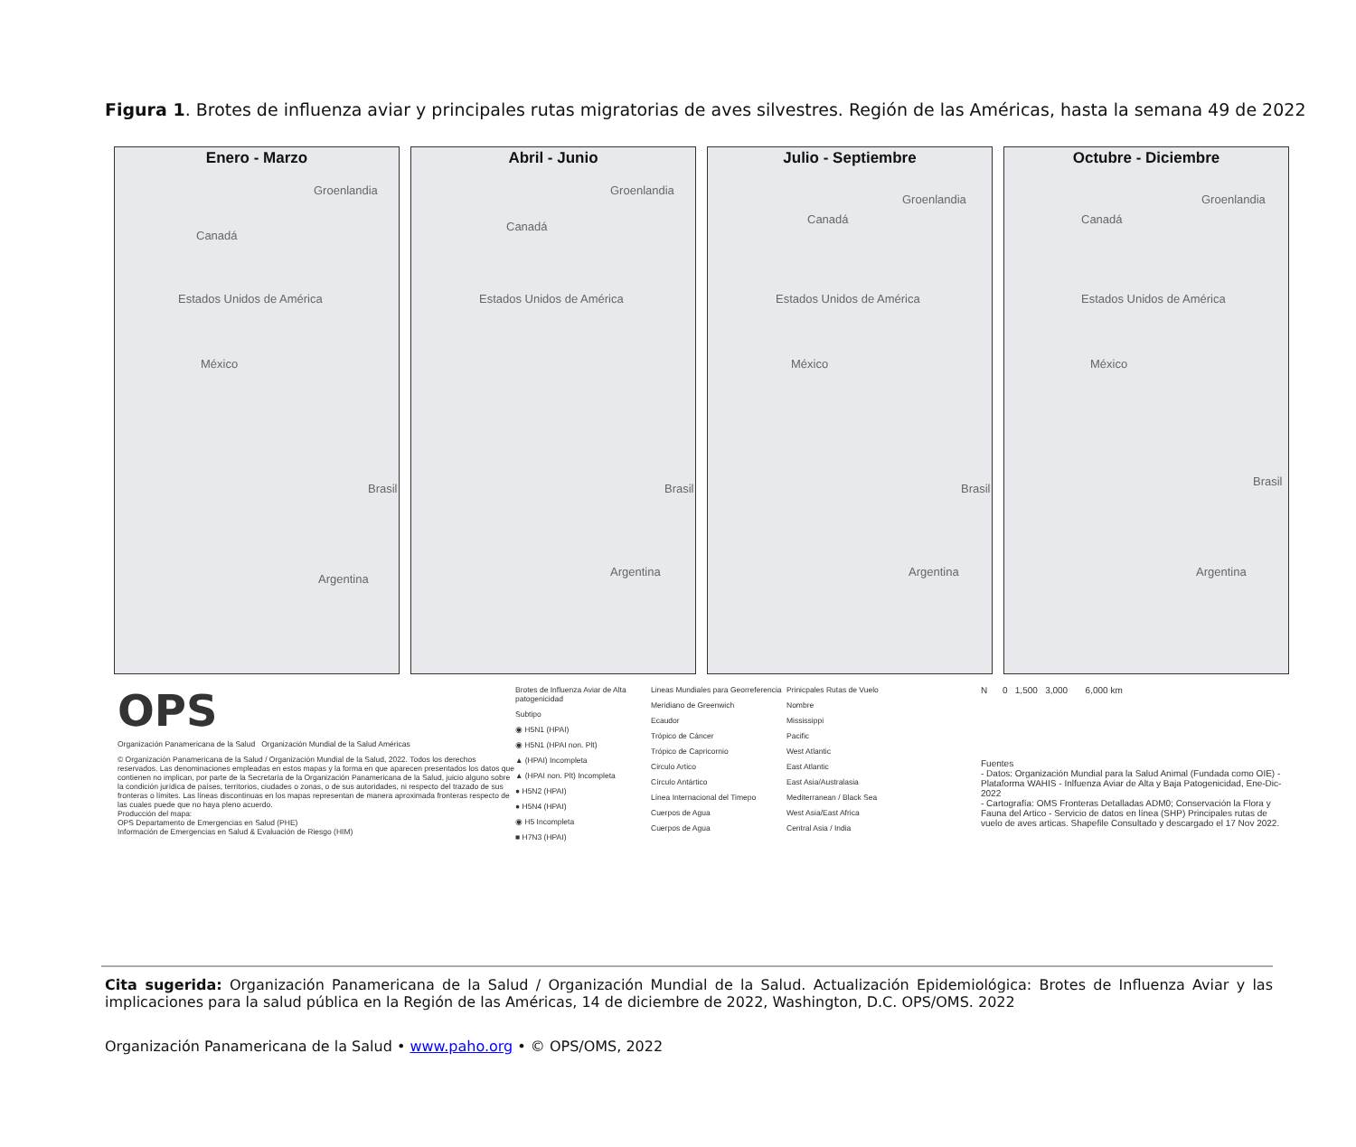Figura 1. Brotes de influenza aviar y principales rutas migratorias de aves silvestres. Región de las Américas, hasta la semana 49 de 2022
Enero - Marzo
Groenlandia
Canadá
Estados Unidos de América
México
Brasil
Argentina
Abril - Junio
Groenlandia
Canadá
Estados Unidos de América
Brasil
Argentina
Julio - Septiembre
Groenlandia
Canadá
Estados Unidos de América
México
Brasil
Argentina
Octubre - Diciembre
Groenlandia
Canadá
Estados Unidos de América
México
Brasil
Argentina
OPS
Organización Panamericana de la Salud Organización Mundial de la Salud Américas
© Organización Panamericana de la Salud / Organización Mundial de la Salud, 2022. Todos los derechos reservados. Las denominaciones empleadas en estos mapas y la forma en que aparecen presentados los datos que contienen no implican, por parte de la Secretaría de la Organización Panamericana de la Salud, juicio alguno sobre la condición jurídica de países, territorios, ciudades o zonas, o de sus autoridades, ni respecto del trazado de sus fronteras o límites. Las líneas discontinuas en los mapas representan de manera aproximada fronteras respecto de las cuales puede que no haya pleno acuerdo.
Producción del mapa:
OPS Departamento de Emergencias en Salud (PHE)
Información de Emergencias en Salud & Evaluación de Riesgo (HIM)
Brotes de Influenza Aviar de Alta patogenicidad
Subtipo
◉ H5N1 (HPAI)
◉ H5N1 (HPAI non. Plt)
▲ (HPAI) Incompleta
▲ (HPAI non. Plt) Incompleta
● H5N2 (HPAI)
● H5N4 (HPAI)
◉ H5 Incompleta
■ H7N3 (HPAI)
Lineas Mundiales para Georreferencia
Meridiano de Greenwich
Ecaudor
Trópico de Cáncer
Trópico de Capricornio
Circulo Artico
Círculo Antártico
Línea Internacional del Timepo
Cuerpos de Agua
Cuerpos de Agua
Prinicpales Rutas de Vuelo
Nombre
Mississippi
Pacific
West Atlantic
East Atlantic
East Asia/Australasia
Mediterranean / Black Sea
West Asia/East Africa
Central Asia / India
N 0 1,500 3,000 6,000 km
Fuentes
- Datos: Organización Mundial para la Salud Animal (Fundada como OIE) - Plataforma WAHIS - Inlfuenza Aviar de Alta y Baja Patogenicidad, Ene-Dic-2022
- Cartografía: OMS Fronteras Detalladas ADM0; Conservación la Flora y Fauna del Artico - Servicio de datos en línea (SHP) Principales rutas de vuelo de aves articas. Shapefile Consultado y descargado el 17 Nov 2022.
Cita sugerida: Organización Panamericana de la Salud / Organización Mundial de la Salud. Actualización Epidemiológica: Brotes de Influenza Aviar y las implicaciones para la salud pública en la Región de las Américas, 14 de diciembre de 2022, Washington, D.C. OPS/OMS. 2022
Organización Panamericana de la Salud • www.paho.org • © OPS/OMS, 2022